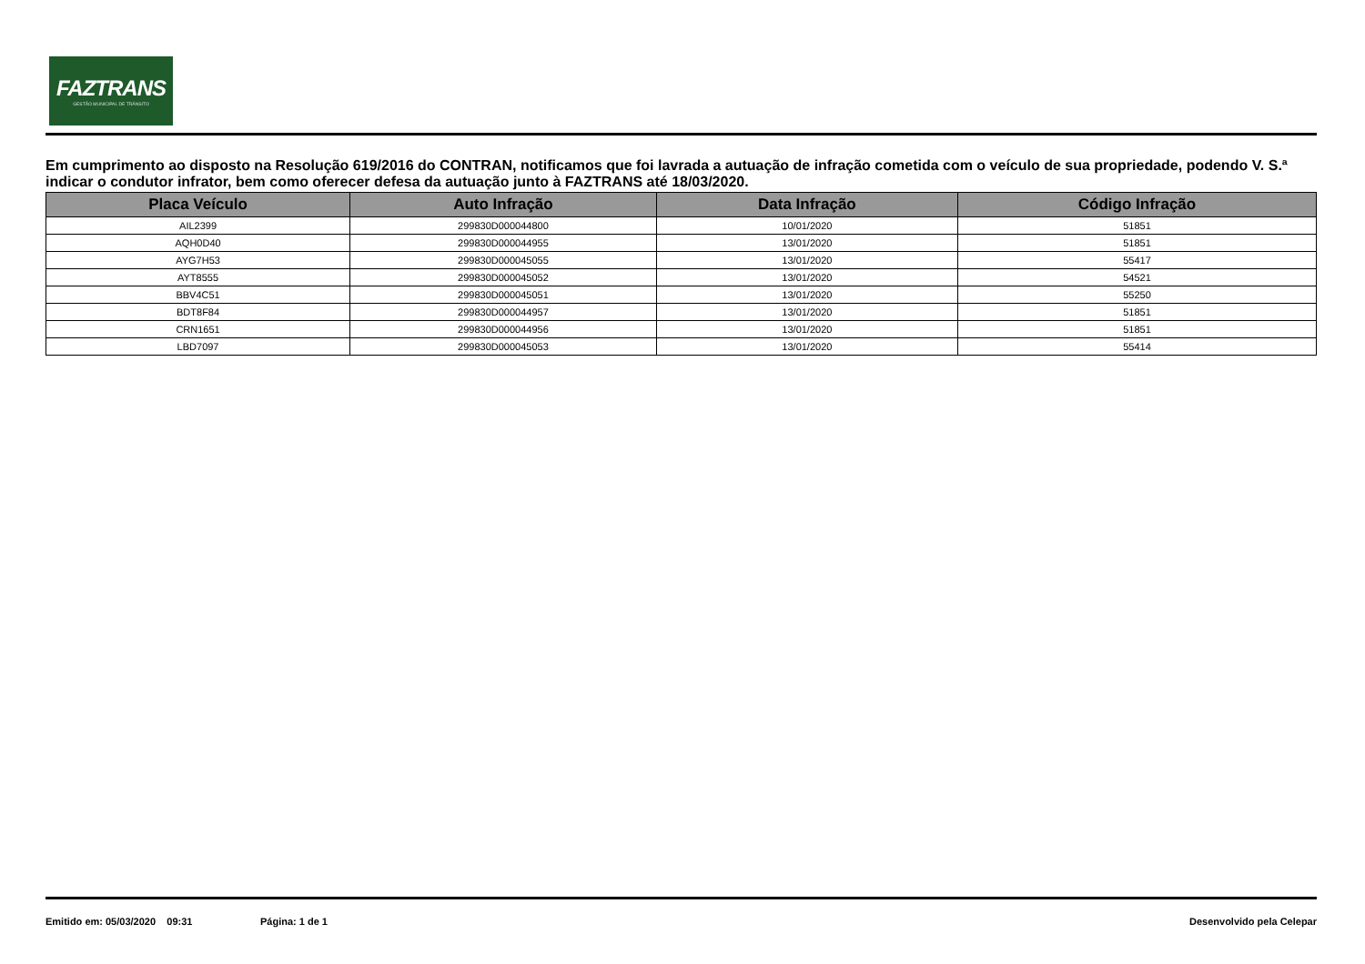FAZTRANS
GESTÃO MUNICIPAL DE TRÂNSITO
Em cumprimento ao disposto na Resolução 619/2016 do CONTRAN, notificamos que foi lavrada a autuação de infração cometida com o veículo de sua propriedade, podendo V. S.ª indicar o condutor infrator, bem como oferecer defesa da autuação junto à FAZTRANS até 18/03/2020.
| Placa Veículo | Auto Infração | Data Infração | Código Infração |
| --- | --- | --- | --- |
| AIL2399 | 299830D000044800 | 10/01/2020 | 51851 |
| AQH0D40 | 299830D000044955 | 13/01/2020 | 51851 |
| AYG7H53 | 299830D000045055 | 13/01/2020 | 55417 |
| AYT8555 | 299830D000045052 | 13/01/2020 | 54521 |
| BBV4C51 | 299830D000045051 | 13/01/2020 | 55250 |
| BDT8F84 | 299830D000044957 | 13/01/2020 | 51851 |
| CRN1651 | 299830D000044956 | 13/01/2020 | 51851 |
| LBD7097 | 299830D000045053 | 13/01/2020 | 55414 |
Emitido em: 05/03/2020 09:31 Página: 1 de 1 Desenvolvido pela Celepar